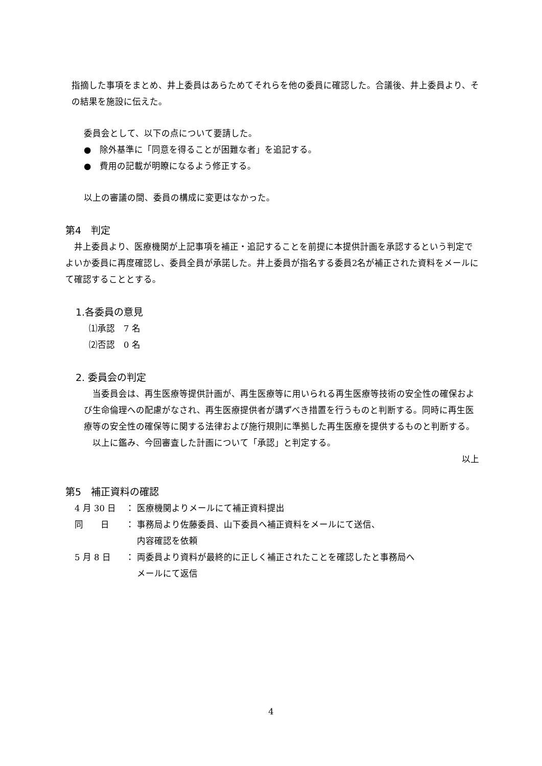指摘した事項をまとめ、井上委員はあらためてそれらを他の委員に確認した。合議後、井上委員より、その結果を施設に伝えた。
委員会として、以下の点について要請した。
●　除外基準に「同意を得ることが困難な者」を追記する。
●　費用の記載が明瞭になるよう修正する。
以上の審議の間、委員の構成に変更はなかった。
第4　判定
　井上委員より、医療機関が上記事項を補正・追記することを前提に本提供計画を承認するという判定でよいか委員に再度確認し、委員全員が承諾した。井上委員が指名する委員2名が補正された資料をメールにて確認することとする。
1.各委員の意見
⑴承認　7 名
⑵否認　0 名
2. 委員会の判定
　当委員会は、再生医療等提供計画が、再生医療等に用いられる再生医療等技術の安全性の確保および生命倫理への配慮がなされ、再生医療提供者が講ずべき措置を行うものと判断する。同時に再生医療等の安全性の確保等に関する法律および施行規則に準拠した再生医療を提供するものと判断する。
　以上に鑑み、今回審査した計画について「承認」と判定する。
以上
第5　補正資料の確認
| 4 月 30 日 | ： | 医療機関よりメールにて補正資料提出 |
| 同 日 | ： | 事務局より佐藤委員、山下委員へ補正資料をメールにて送信、 内容確認を依頼 |
| 5 月 8 日 | ： | 両委員より資料が最終的に正しく補正されたことを確認したと事務局へ メールにて返信 |
4